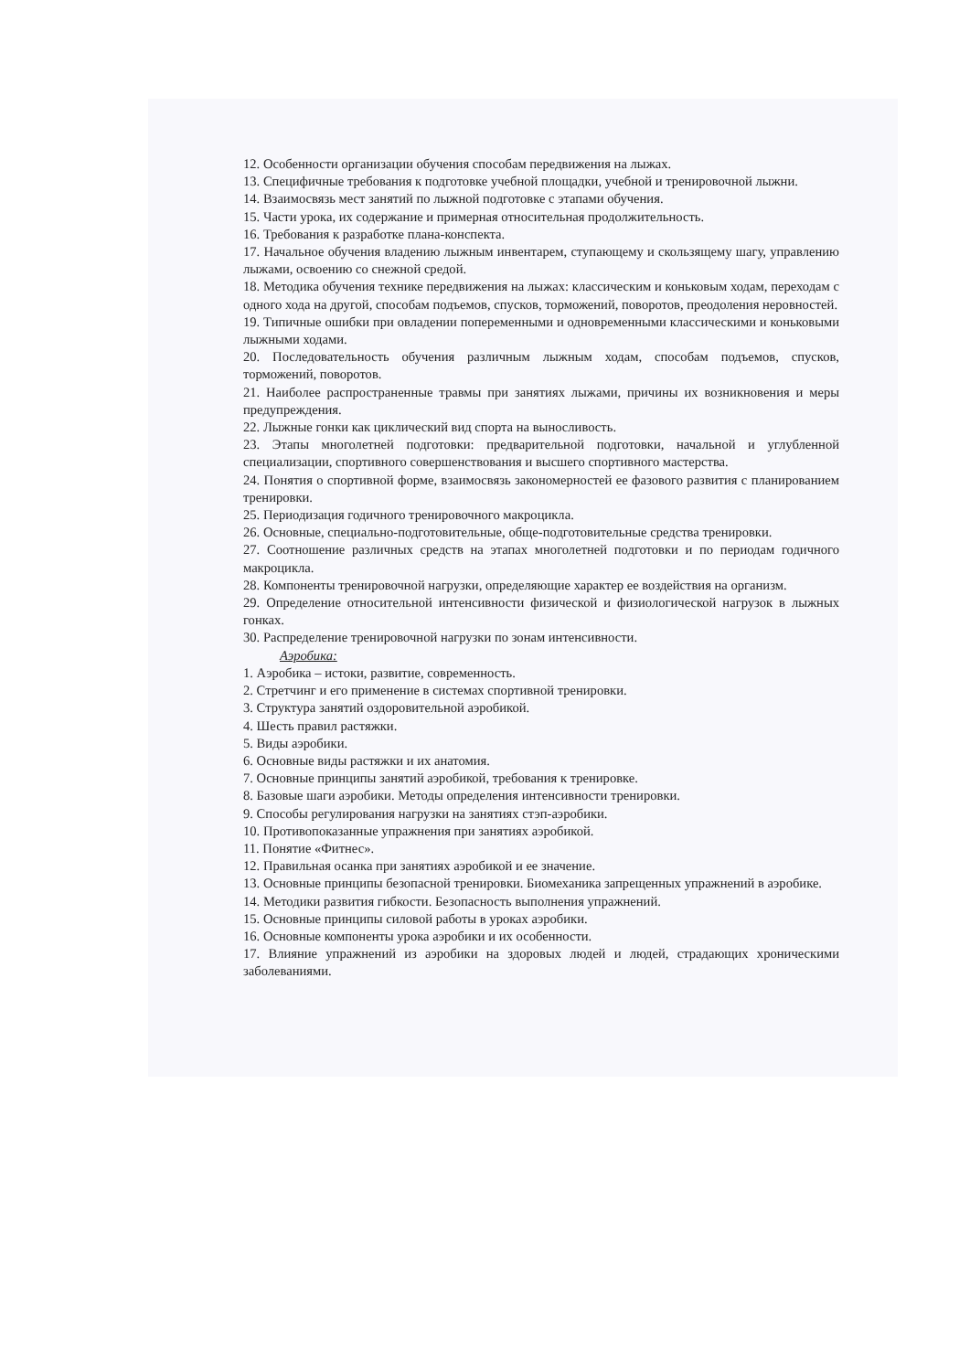12. Особенности организации обучения способам передвижения на лыжах.
13. Специфичные требования к подготовке учебной площадки, учебной и тренировочной лыжни.
14. Взаимосвязь мест занятий по лыжной подготовке с этапами обучения.
15. Части урока, их содержание и примерная относительная продолжительность.
16. Требования к разработке плана-конспекта.
17. Начальное обучения владению лыжным инвентарем, ступающему и скользящему шагу, управлению лыжами, освоению со снежной средой.
18. Методика обучения технике передвижения на лыжах: классическим и коньковым ходам, переходам с одного хода на другой, способам подъемов, спусков, торможений, поворотов, преодоления неровностей.
19. Типичные ошибки при овладении попеременными и одновременными классическими и коньковыми лыжными ходами.
20. Последовательность обучения различным лыжным ходам, способам подъемов, спусков, торможений, поворотов.
21. Наиболее распространенные травмы при занятиях лыжами, причины их возникновения и меры предупреждения.
22. Лыжные гонки как циклический вид спорта на выносливость.
23. Этапы многолетней подготовки: предварительной подготовки, начальной и углубленной специализации, спортивного совершенствования и высшего спортивного мастерства.
24. Понятия о спортивной форме, взаимосвязь закономерностей ее фазового развития с планированием тренировки.
25. Периодизация годичного тренировочного макроцикла.
26. Основные, специально-подготовительные, обще-подготовительные средства тренировки.
27. Соотношение различных средств на этапах многолетней подготовки и по периодам годичного макроцикла.
28. Компоненты тренировочной нагрузки, определяющие характер ее воздействия на организм.
29. Определение относительной интенсивности физической и физиологической нагрузок в лыжных гонках.
30. Распределение тренировочной нагрузки по зонам интенсивности.
Аэробика:
1. Аэробика – истоки, развитие, современность.
2. Стретчинг и его применение в системах спортивной тренировки.
3. Структура занятий оздоровительной аэробикой.
4. Шесть правил растяжки.
5. Виды аэробики.
6. Основные виды растяжки и их анатомия.
7. Основные принципы занятий аэробикой, требования к тренировке.
8. Базовые шаги аэробики. Методы определения интенсивности тренировки.
9. Способы регулирования нагрузки на занятиях стэп-аэробики.
10. Противопоказанные упражнения при занятиях аэробикой.
11. Понятие «Фитнес».
12. Правильная осанка при занятиях аэробикой и ее значение.
13. Основные принципы безопасной тренировки. Биомеханика запрещенных упражнений в аэробике.
14. Методики развития гибкости. Безопасность выполнения упражнений.
15. Основные принципы силовой работы в уроках аэробики.
16. Основные компоненты урока аэробики и их особенности.
17. Влияние упражнений из аэробики на здоровых людей и людей, страдающих хроническими заболеваниями.